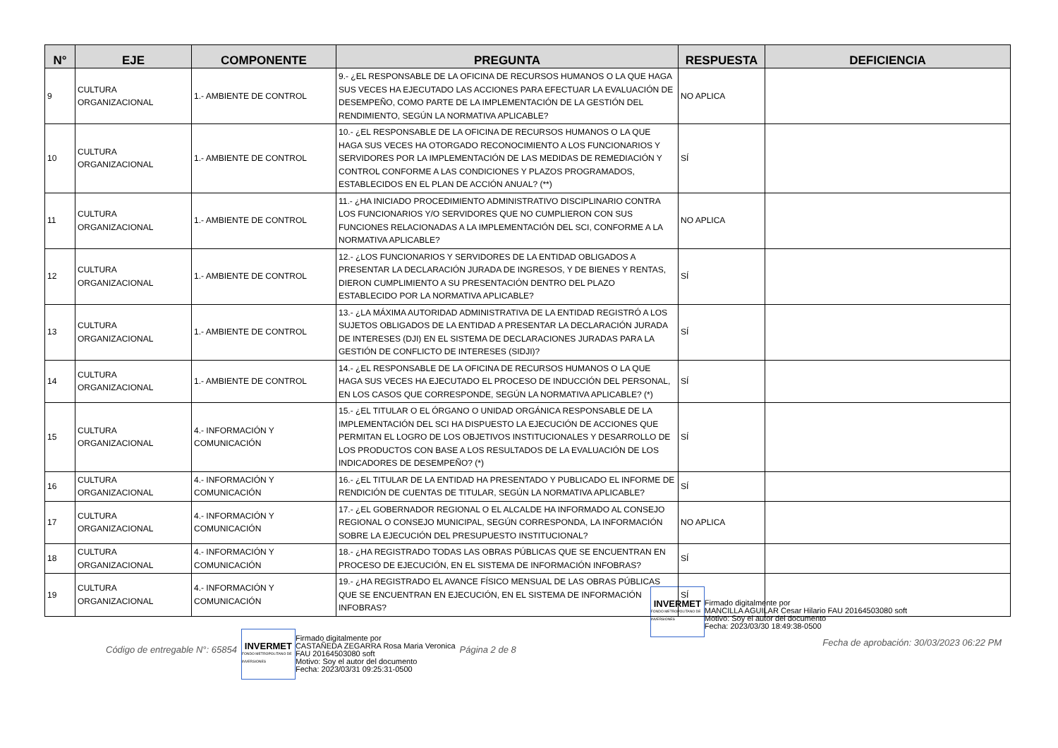| N° | EJE | COMPONENTE | PREGUNTA | RESPUESTA | DEFICIENCIA |
| --- | --- | --- | --- | --- | --- |
| 9 | CULTURA ORGANIZACIONAL | 1.- AMBIENTE DE CONTROL | 9.- ¿EL RESPONSABLE DE LA OFICINA DE RECURSOS HUMANOS O LA QUE HAGA SUS VECES HA EJECUTADO LAS ACCIONES PARA EFECTUAR LA EVALUACIÓN DE DESEMPEÑO, COMO PARTE DE LA IMPLEMENTACIÓN DE LA GESTIÓN DEL RENDIMIENTO, SEGÚN LA NORMATIVA APLICABLE? | NO APLICA | |
| 10 | CULTURA ORGANIZACIONAL | 1.- AMBIENTE DE CONTROL | 10.- ¿EL RESPONSABLE DE LA OFICINA DE RECURSOS HUMANOS O LA QUE HAGA SUS VECES HA OTORGADO RECONOCIMIENTO A LOS FUNCIONARIOS Y SERVIDORES POR LA IMPLEMENTACIÓN DE LAS MEDIDAS DE REMEDIACIÓN Y CONTROL CONFORME A LAS CONDICIONES Y PLAZOS PROGRAMADOS, ESTABLECIDOS EN EL PLAN DE ACCIÓN ANUAL? (**) | SÍ | |
| 11 | CULTURA ORGANIZACIONAL | 1.- AMBIENTE DE CONTROL | 11.- ¿HA INICIADO PROCEDIMIENTO ADMINISTRATIVO DISCIPLINARIO CONTRA LOS FUNCIONARIOS Y/O SERVIDORES QUE NO CUMPLIERON CON SUS FUNCIONES RELACIONADAS A LA IMPLEMENTACIÓN DEL SCI, CONFORME A LA NORMATIVA APLICABLE? | NO APLICA | |
| 12 | CULTURA ORGANIZACIONAL | 1.- AMBIENTE DE CONTROL | 12.- ¿LOS FUNCIONARIOS Y SERVIDORES DE LA ENTIDAD OBLIGADOS A PRESENTAR LA DECLARACIÓN JURADA DE INGRESOS, Y DE BIENES Y RENTAS, DIERON CUMPLIMIENTO A SU PRESENTACIÓN DENTRO DEL PLAZO ESTABLECIDO POR LA NORMATIVA APLICABLE? | SÍ | |
| 13 | CULTURA ORGANIZACIONAL | 1.- AMBIENTE DE CONTROL | 13.- ¿LA MÁXIMA AUTORIDAD ADMINISTRATIVA DE LA ENTIDAD REGISTRÓ A LOS SUJETOS OBLIGADOS DE LA ENTIDAD A PRESENTAR LA DECLARACIÓN JURADA DE INTERESES (DJI) EN EL SISTEMA DE DECLARACIONES JURADAS PARA LA GESTIÓN DE CONFLICTO DE INTERESES (SIDJI)? | SÍ | |
| 14 | CULTURA ORGANIZACIONAL | 1.- AMBIENTE DE CONTROL | 14.- ¿EL RESPONSABLE DE LA OFICINA DE RECURSOS HUMANOS O LA QUE HAGA SUS VECES HA EJECUTADO EL PROCESO DE INDUCCIÓN DEL PERSONAL, EN LOS CASOS QUE CORRESPONDE, SEGÚN LA NORMATIVA APLICABLE? (*) | SÍ | |
| 15 | CULTURA ORGANIZACIONAL | 4.- INFORMACIÓN Y COMUNICACIÓN | 15.- ¿EL TITULAR O EL ÓRGANO O UNIDAD ORGÁNICA RESPONSABLE DE LA IMPLEMENTACIÓN DEL SCI HA DISPUESTO LA EJECUCIÓN DE ACCIONES QUE PERMITAN EL LOGRO DE LOS OBJETIVOS INSTITUCIONALES Y DESARROLLO DE LOS PRODUCTOS CON BASE A LOS RESULTADOS DE LA EVALUACIÓN DE LOS INDICADORES DE DESEMPEÑO? (*) | SÍ | |
| 16 | CULTURA ORGANIZACIONAL | 4.- INFORMACIÓN Y COMUNICACIÓN | 16.- ¿EL TITULAR DE LA ENTIDAD HA PRESENTADO Y PUBLICADO EL INFORME DE RENDICIÓN DE CUENTAS DE TITULAR, SEGÚN LA NORMATIVA APLICABLE? | SÍ | |
| 17 | CULTURA ORGANIZACIONAL | 4.- INFORMACIÓN Y COMUNICACIÓN | 17.- ¿EL GOBERNADOR REGIONAL O EL ALCALDE HA INFORMADO AL CONSEJO REGIONAL O CONSEJO MUNICIPAL, SEGÚN CORRESPONDA, LA INFORMACIÓN SOBRE LA EJECUCIÓN DEL PRESUPUESTO INSTITUCIONAL? | NO APLICA | |
| 18 | CULTURA ORGANIZACIONAL | 4.- INFORMACIÓN Y COMUNICACIÓN | 18.- ¿HA REGISTRADO TODAS LAS OBRAS PÚBLICAS QUE SE ENCUENTRAN EN PROCESO DE EJECUCIÓN, EN EL SISTEMA DE INFORMACIÓN INFOBRAS? | SÍ | |
| 19 | CULTURA ORGANIZACIONAL | 4.- INFORMACIÓN Y COMUNICACIÓN | 19.- ¿HA REGISTRADO EL AVANCE FÍSICO MENSUAL DE LAS OBRAS PÚBLICAS QUE SE ENCUENTRAN EN EJECUCIÓN, EN EL SISTEMA DE INFORMACIÓN INFOBRAS? | SÍ | |
Código de entregable N°: 65854
INVERMET
FONDO METROPOLITANO DE INVERSIONES
Firmado digitalmente por
CASTAÑEDA ZEGARRA Rosa Maria Veronica
FAU 20164503080 soft
Motivo: Soy el autor del documento
Fecha: 2023/03/31 09:25:31-0500
Página 2 de 8
INVERMET
FONDO METROPOLITANO DE INVERSIONES
Firmado digitalmente por
MANCILLA AGUILAR Cesar Hilario FAU 20164503080 soft
Motivo: Soy el autor del documento
Fecha: 2023/03/30 18:49:38-0500
Fecha de aprobación: 30/03/2023 06:22 PM